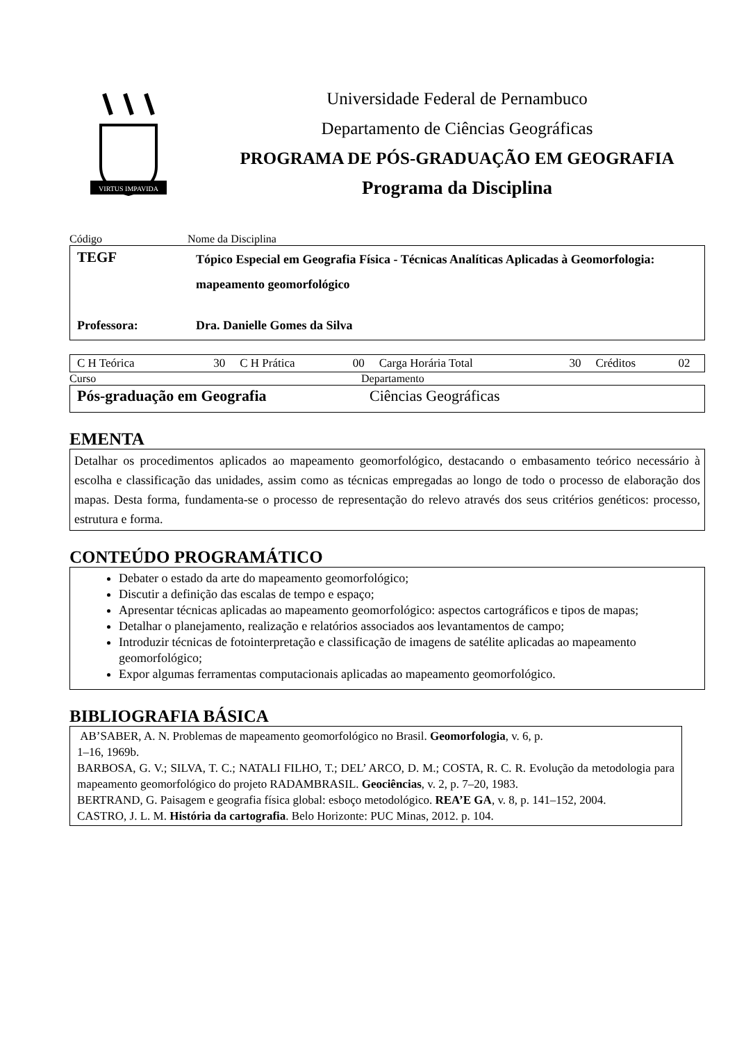VIRTUS IMPAVIDA
Universidade Federal de Pernambuco
Departamento de Ciências Geográficas
PROGRAMA DE PÓS-GRADUAÇÃO EM GEOGRAFIA
Programa da Disciplina
Código Nome da Disciplina
| TEGF | Tópico Especial em Geografia Física - Técnicas Analíticas Aplicadas à Geomorfologia: mapeamento geomorfológico |
| Professora: | Dra. Danielle Gomes da Silva |
| C H Teórica | 30 | C H Prática | 00 | Carga Horária Total | 30 | Créditos | 02 |
Curso Departamento
| Pós-graduação em Geografia | Ciências Geográficas |
EMENTA
Detalhar os procedimentos aplicados ao mapeamento geomorfológico, destacando o embasamento teórico necessário à escolha e classificação das unidades, assim como as técnicas empregadas ao longo de todo o processo de elaboração dos mapas. Desta forma, fundamenta-se o processo de representação do relevo através dos seus critérios genéticos: processo, estrutura e forma.
CONTEÚDO PROGRAMÁTICO
Debater o estado da arte do mapeamento geomorfológico;
Discutir a definição das escalas de tempo e espaço;
Apresentar técnicas aplicadas ao mapeamento geomorfológico: aspectos cartográficos e tipos de mapas;
Detalhar o planejamento, realização e relatórios associados aos levantamentos de campo;
Introduzir técnicas de fotointerpretação e classificação de imagens de satélite aplicadas ao mapeamento geomorfológico;
Expor algumas ferramentas computacionais aplicadas ao mapeamento geomorfológico.
BIBLIOGRAFIA BÁSICA
AB’SABER, A. N. Problemas de mapeamento geomorfológico no Brasil. Geomorfologia, v. 6, p.
1–16, 1969b.
BARBOSA, G. V.; SILVA, T. C.; NATALI FILHO, T.; DEL’ ARCO, D. M.; COSTA, R. C. R. Evolução da metodologia para mapeamento geomorfológico do projeto RADAMBRASIL. Geociências, v. 2, p. 7–20, 1983.
BERTRAND, G. Paisagem e geografia física global: esboço metodológico. REA’E GA, v. 8, p. 141–152, 2004.
CASTRO, J. L. M. História da cartografia. Belo Horizonte: PUC Minas, 2012. p. 104.